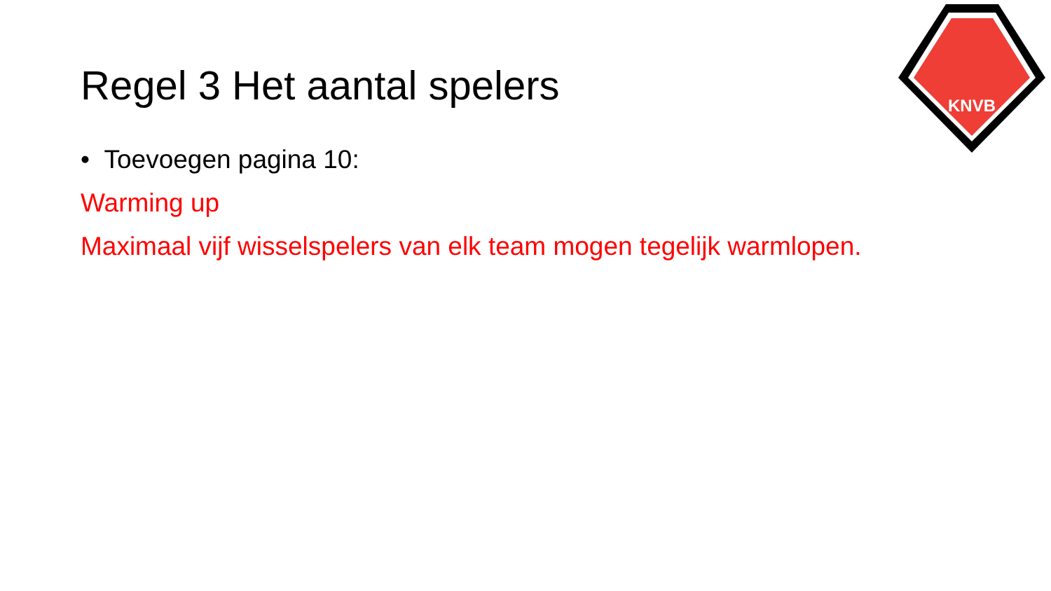KNVB
Regel 3 Het aantal spelers
• Toevoegen pagina 10:
Warming up
Maximaal vijf wisselspelers van elk team mogen tegelijk warmlopen.